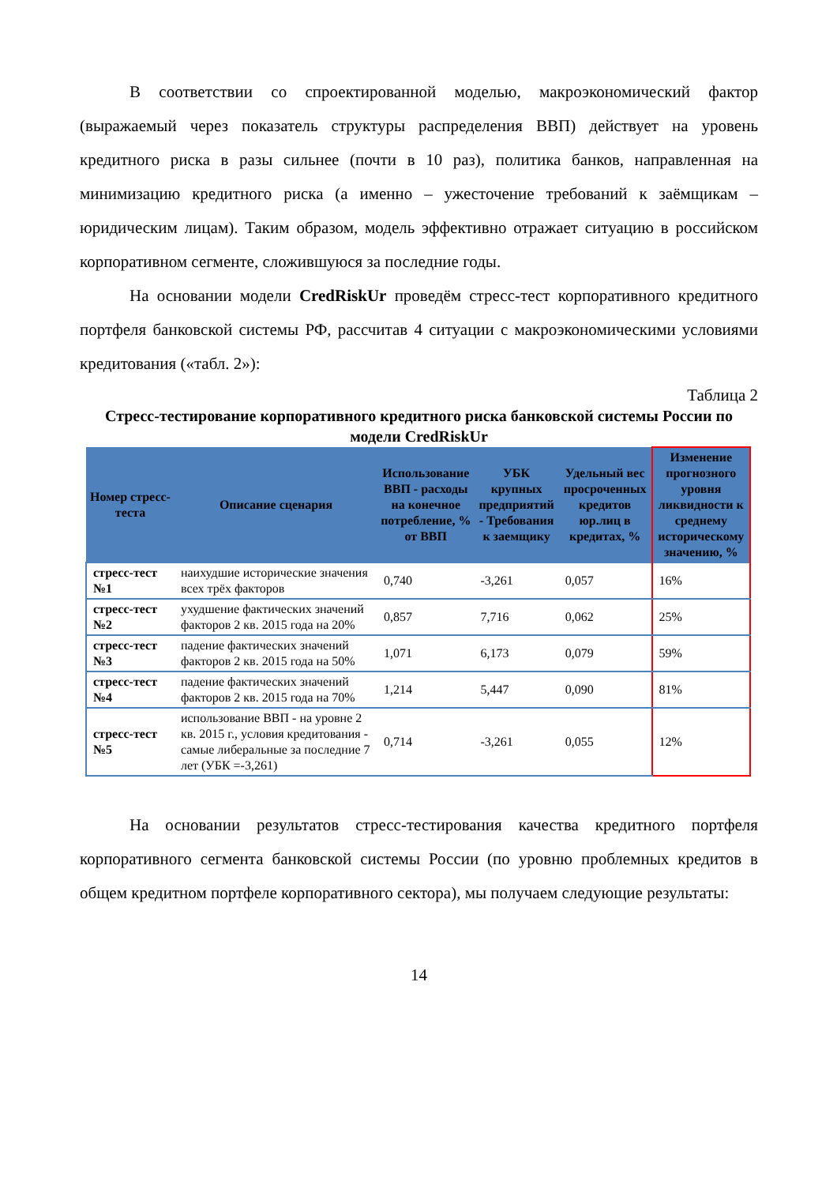В соответствии со спроектированной моделью, макроэкономический фактор (выражаемый через показатель структуры распределения ВВП) действует на уровень кредитного риска в разы сильнее (почти в 10 раз), политика банков, направленная на минимизацию кредитного риска (а именно – ужесточение требований к заёмщикам – юридическим лицам). Таким образом, модель эффективно отражает ситуацию в российском корпоративном сегменте, сложившуюся за последние годы.
На основании модели CredRiskUr проведём стресс-тест корпоративного кредитного портфеля банковской системы РФ, рассчитав 4 ситуации с макроэкономическими условиями кредитования («табл. 2»):
Таблица 2
Стресс-тестирование корпоративного кредитного риска банковской системы России по модели CredRiskUr
| Номер стресс-теста | Описание сценария | Использование ВВП - расходы на конечное потребление, % от ВВП | УБК крупных предприятий - Требования к заемщику | Удельный вес просроченных кредитов юр.лиц в кредитах, % | Изменение прогнозного уровня ликвидности к среднему историческому значению, % |
| --- | --- | --- | --- | --- | --- |
| стресс-тест №1 | наихудшие исторические значения всех трёх факторов | 0,740 | -3,261 | 0,057 | 16% |
| стресс-тест №2 | ухудшение фактических значений факторов 2 кв. 2015 года на 20% | 0,857 | 7,716 | 0,062 | 25% |
| стресс-тест №3 | падение фактических значений факторов 2 кв. 2015 года на 50% | 1,071 | 6,173 | 0,079 | 59% |
| стресс-тест №4 | падение фактических значений факторов 2 кв. 2015 года на 70% | 1,214 | 5,447 | 0,090 | 81% |
| стресс-тест №5 | использование ВВП - на уровне 2 кв. 2015 г., условия кредитования - самые либеральные за последние 7 лет (УБК =-3,261) | 0,714 | -3,261 | 0,055 | 12% |
На основании результатов стресс-тестирования качества кредитного портфеля корпоративного сегмента банковской системы России (по уровню проблемных кредитов в общем кредитном портфеле корпоративного сектора), мы получаем следующие результаты:
14